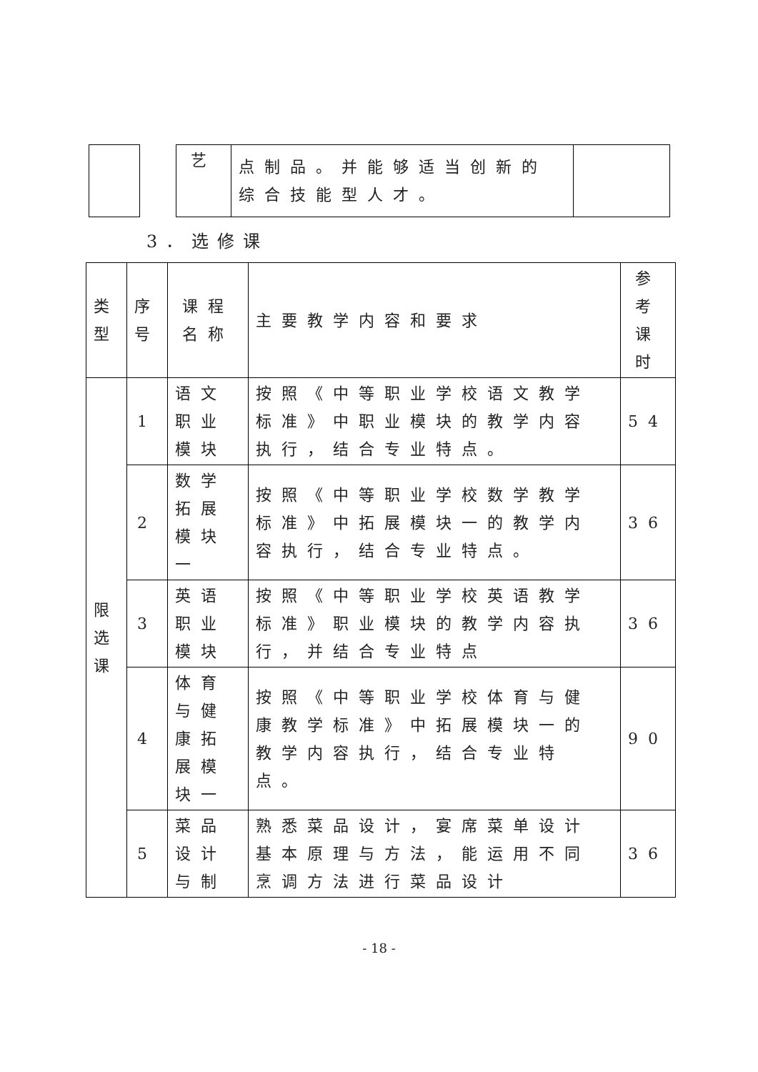| | | 艺 | 点制品。并能够适当创新的综合技能型人才。 | |
3．选修课
| 类型 | 序号 | 课程名称 | 主要教学内容和要求 | 参考课时 |
| --- | --- | --- | --- | --- |
| 限选课 | 1 | 语文职业模块 | 按照《中等职业学校语文教学标准》中职业模块的教学内容执行，结合专业特点。 | 54 |
| | 2 | 数学拓展模块一 | 按照《中等职业学校数学教学标准》中拓展模块一的教学内容执行，结合专业特点。 | 36 |
| | 3 | 英语职业模块 | 按照《中等职业学校英语教学标准》职业模块的教学内容执行，并结合专业特点 | 36 |
| | 4 | 体育与健康拓展模块一 | 按照《中等职业学校体育与健康教学标准》中拓展模块一的教学内容执行，结合专业特点。 | 90 |
| | 5 | 菜品设计与制 | 熟悉菜品设计，宴席菜单设计基本原理与方法，能运用不同烹调方法进行菜品设计 | 36 |
- 18 -